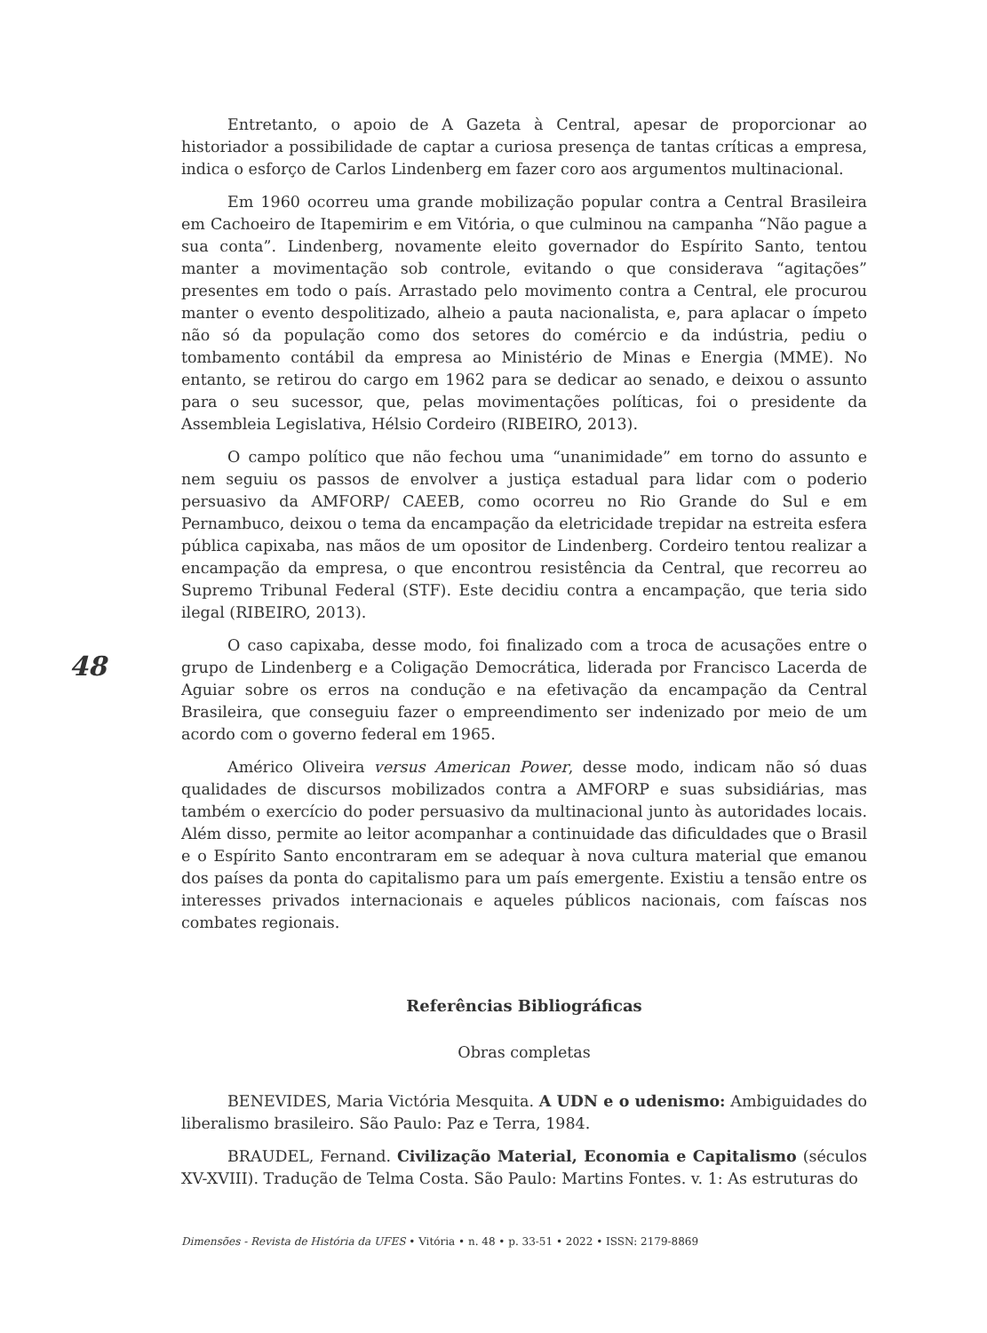48
Entretanto, o apoio de A Gazeta à Central, apesar de proporcionar ao historiador a possibilidade de captar a curiosa presença de tantas críticas a empresa, indica o esforço de Carlos Lindenberg em fazer coro aos argumentos multinacional.
Em 1960 ocorreu uma grande mobilização popular contra a Central Brasileira em Cachoeiro de Itapemirim e em Vitória, o que culminou na campanha “Não pague a sua conta”. Lindenberg, novamente eleito governador do Espírito Santo, tentou manter a movimentação sob controle, evitando o que considerava “agitações” presentes em todo o país. Arrastado pelo movimento contra a Central, ele procurou manter o evento despolitizado, alheio a pauta nacionalista, e, para aplacar o ímpeto não só da população como dos setores do comércio e da indústria, pediu o tombamento contábil da empresa ao Ministério de Minas e Energia (MME). No entanto, se retirou do cargo em 1962 para se dedicar ao senado, e deixou o assunto para o seu sucessor, que, pelas movimentações políticas, foi o presidente da Assembleia Legislativa, Hélsio Cordeiro (RIBEIRO, 2013).
O campo político que não fechou uma “unanimidade” em torno do assunto e nem seguiu os passos de envolver a justiça estadual para lidar com o poderio persuasivo da AMFORP/ CAEEB, como ocorreu no Rio Grande do Sul e em Pernambuco, deixou o tema da encampação da eletricidade trepidar na estreita esfera pública capixaba, nas mãos de um opositor de Lindenberg. Cordeiro tentou realizar a encampação da empresa, o que encontrou resistência da Central, que recorreu ao Supremo Tribunal Federal (STF). Este decidiu contra a encampação, que teria sido ilegal (RIBEIRO, 2013).
O caso capixaba, desse modo, foi finalizado com a troca de acusações entre o grupo de Lindenberg e a Coligação Democrática, liderada por Francisco Lacerda de Aguiar sobre os erros na condução e na efetivação da encampação da Central Brasileira, que conseguiu fazer o empreendimento ser indenizado por meio de um acordo com o governo federal em 1965.
Américo Oliveira versus American Power, desse modo, indicam não só duas qualidades de discursos mobilizados contra a AMFORP e suas subsidiárias, mas também o exercício do poder persuasivo da multinacional junto às autoridades locais. Além disso, permite ao leitor acompanhar a continuidade das dificuldades que o Brasil e o Espírito Santo encontraram em se adequar à nova cultura material que emanou dos países da ponta do capitalismo para um país emergente. Existiu a tensão entre os interesses privados internacionais e aqueles públicos nacionais, com faíscas nos combates regionais.
Referências Bibliográficas
Obras completas
BENEVIDES, Maria Victória Mesquita. A UDN e o udenismo: Ambiguidades do liberalismo brasileiro. São Paulo: Paz e Terra, 1984.
BRAUDEL, Fernand. Civilização Material, Economia e Capitalismo (séculos XV-XVIII). Tradução de Telma Costa. São Paulo: Martins Fontes. v. 1: As estruturas do
Dimensões - Revista de História da UFES • Vitória • n. 48 • p. 33-51 • 2022 • ISSN: 2179-8869